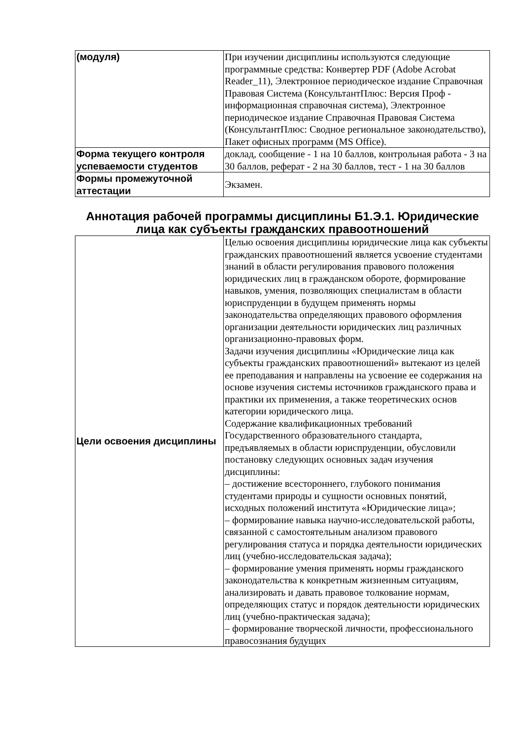| (модуля) | При изучении дисциплины используются следующие программные средства: Конвертер PDF (Adobe Acrobat Reader_11), Электронное периодическое издание Справочная Правовая Система (КонсультантПлюс: Версия Проф - информационная справочная система), Электронное периодическое издание Справочная Правовая Система (КонсультантПлюс: Сводное региональное законодательство), Пакет офисных программ (MS Office). |
| Форма текущего контроля успеваемости студентов | доклад, сообщение - 1 на 10 баллов, контрольная работа - 3 на 30 баллов, реферат - 2 на 30 баллов, тест - 1 на 30 баллов |
| Формы промежуточной аттестации | Экзамен. |
Аннотация рабочей программы дисциплины Б1.Э.1. Юридические лица как субъекты гражданских правоотношений
| Цели освоения дисциплины | Целью освоения дисциплины юридические лица как субъекты гражданских правоотношений является усвоение студентами знаний в области регулирования правового положения юридических лиц в гражданском обороте, формирование навыков, умения, позволяющих специалистам в области юриспруденции в будущем применять нормы законодательства определяющих правового оформления организации деятельности юридических лиц различных организационно-правовых форм. Задачи изучения дисциплины «Юридические лица как субъекты гражданских правоотношений» вытекают из целей ее преподавания и направлены на усвоение ее содержания на основе изучения системы источников гражданского права и практики их применения, а также теоретических основ категории юридического лица. Содержание квалификационных требований Государственного образовательного стандарта, предъявляемых в области юриспруденции, обусловили постановку следующих основных задач изучения дисциплины: – достижение всестороннего, глубокого понимания студентами природы и сущности основных понятий, исходных положений института «Юридические лица»; – формирование навыка научно-исследовательской работы, связанной с самостоятельным анализом правового регулирования статуса и порядка деятельности юридических лиц (учебно-исследовательская задача); – формирование умения применять нормы гражданского законодательства к конкретным жизненным ситуациям, анализировать и давать правовое толкование нормам, определяющих статус и порядок деятельности юридических лиц (учебно-практическая задача); – формирование творческой личности, профессионального правосознания будущих |